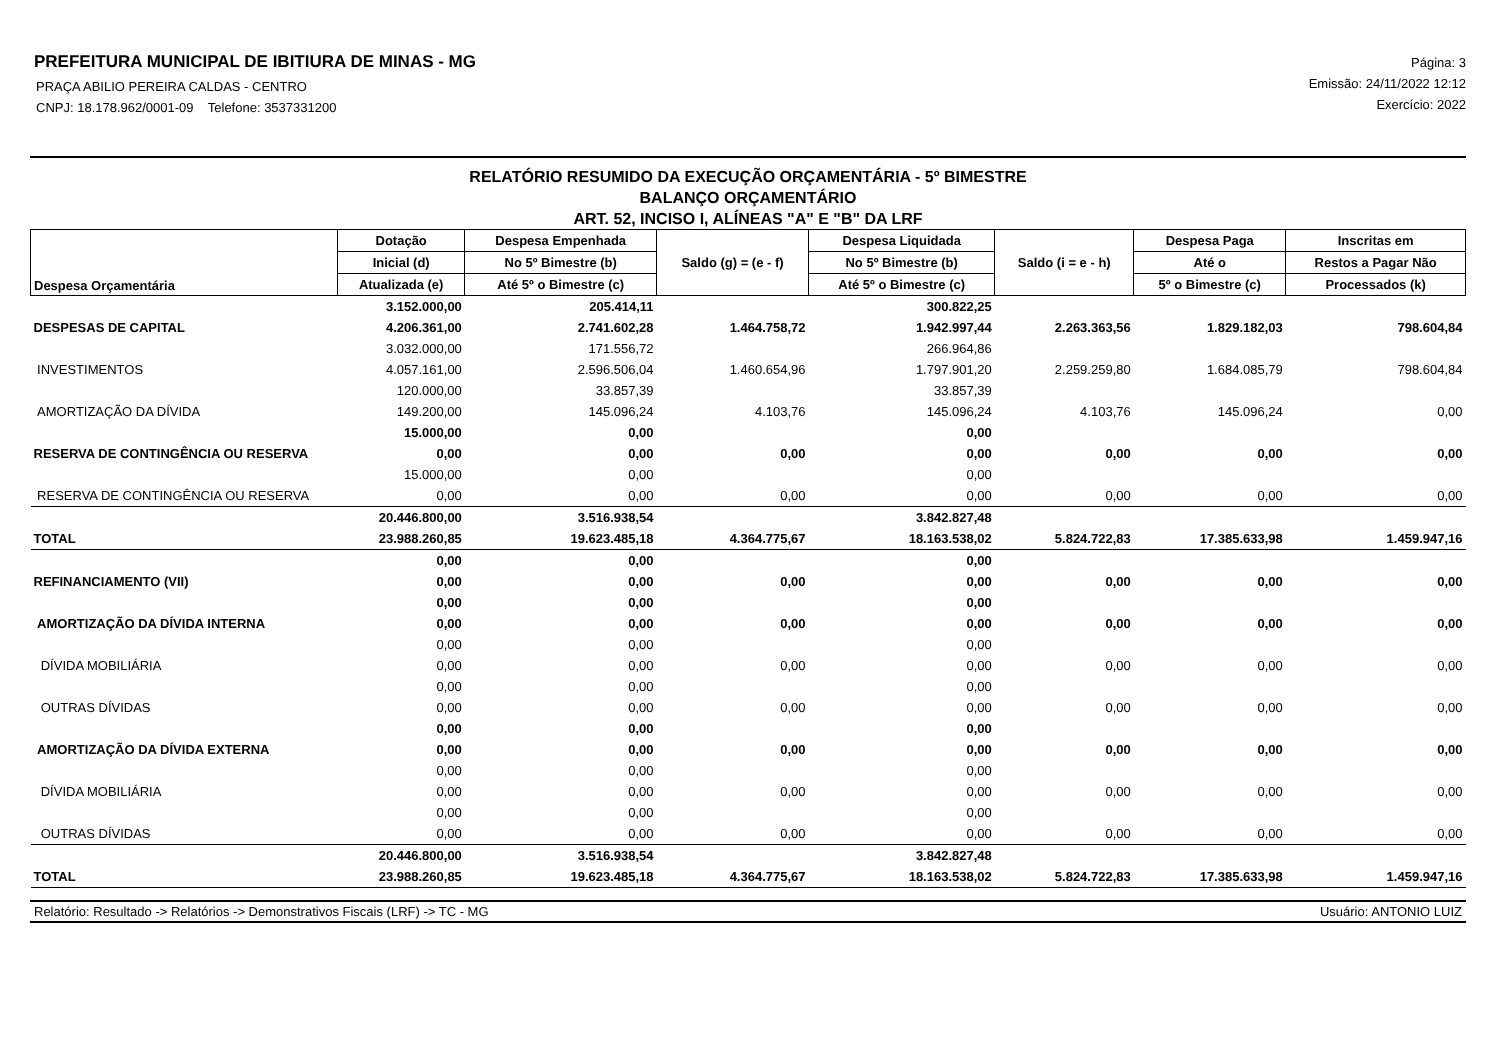PREFEITURA MUNICIPAL DE IBITIURA DE MINAS - MG
PRAÇA ABILIO PEREIRA CALDAS - CENTRO
CNPJ: 18.178.962/0001-09 Telefone: 3537331200
Página: 3
Emissão: 24/11/2022 12:12
Exercício: 2022
RELATÓRIO RESUMIDO DA EXECUÇÃO ORÇAMENTÁRIA - 5º BIMESTRE
BALANÇO ORÇAMENTÁRIO
ART. 52, INCISO I, ALÍNEAS "A" E "B" DA LRF
| Despesa Orçamentária | Dotação | Despesa Empenhada | Saldo (g) = (e - f) | Despesa Liquidada | Saldo (i = e - h) | Despesa Paga | Inscritas em |
| --- | --- | --- | --- | --- | --- | --- | --- |
| | Inicial (d) | No 5º Bimestre (b) | | No 5º Bimestre (b) | | Até o | Restos a Pagar Não |
| | Atualizada (e) | Até 5º o Bimestre (c) | | Até 5º o Bimestre (c) | | 5º o Bimestre (c) | Processados (k) |
| | 3.152.000,00 | 205.414,11 | | 300.822,25 | | | |
| DESPESAS DE CAPITAL | 4.206.361,00 | 2.741.602,28 | 1.464.758,72 | 1.942.997,44 | 2.263.363,56 | 1.829.182,03 | 798.604,84 |
| | 3.032.000,00 | 171.556,72 | | 266.964,86 | | | |
| INVESTIMENTOS | 4.057.161,00 | 2.596.506,04 | 1.460.654,96 | 1.797.901,20 | 2.259.259,80 | 1.684.085,79 | 798.604,84 |
| | 120.000,00 | 33.857,39 | | 33.857,39 | | | |
| AMORTIZAÇÃO DA DÍVIDA | 149.200,00 | 145.096,24 | 4.103,76 | 145.096,24 | 4.103,76 | 145.096,24 | 0,00 |
| | 15.000,00 | 0,00 | | 0,00 | | | |
| RESERVA DE CONTINGÊNCIA OU RESERVA | 0,00 | 0,00 | 0,00 | 0,00 | 0,00 | 0,00 | 0,00 |
| | 15.000,00 | 0,00 | | 0,00 | | | |
| RESERVA DE CONTINGÊNCIA OU RESERVA | 0,00 | 0,00 | 0,00 | 0,00 | 0,00 | 0,00 | 0,00 |
| | 20.446.800,00 | 3.516.938,54 | | 3.842.827,48 | | | |
| TOTAL | 23.988.260,85 | 19.623.485,18 | 4.364.775,67 | 18.163.538,02 | 5.824.722,83 | 17.385.633,98 | 1.459.947,16 |
| | 0,00 | 0,00 | | 0,00 | | | |
| REFINANCIAMENTO (VII) | 0,00 | 0,00 | 0,00 | 0,00 | 0,00 | 0,00 | 0,00 |
| | 0,00 | 0,00 | | 0,00 | | | |
| AMORTIZAÇÃO DA DÍVIDA INTERNA | 0,00 | 0,00 | 0,00 | 0,00 | 0,00 | 0,00 | 0,00 |
| | 0,00 | 0,00 | | 0,00 | | | |
| DÍVIDA MOBILIÁRIA | 0,00 | 0,00 | 0,00 | 0,00 | 0,00 | 0,00 | 0,00 |
| | 0,00 | 0,00 | | 0,00 | | | |
| OUTRAS DÍVIDAS | 0,00 | 0,00 | 0,00 | 0,00 | 0,00 | 0,00 | 0,00 |
| | 0,00 | 0,00 | | 0,00 | | | |
| AMORTIZAÇÃO DA DÍVIDA EXTERNA | 0,00 | 0,00 | 0,00 | 0,00 | 0,00 | 0,00 | 0,00 |
| | 0,00 | 0,00 | | 0,00 | | | |
| DÍVIDA MOBILIÁRIA | 0,00 | 0,00 | 0,00 | 0,00 | 0,00 | 0,00 | 0,00 |
| | 0,00 | 0,00 | | 0,00 | | | |
| OUTRAS DÍVIDAS | 0,00 | 0,00 | 0,00 | 0,00 | 0,00 | 0,00 | 0,00 |
| | 20.446.800,00 | 3.516.938,54 | | 3.842.827,48 | | | |
| TOTAL | 23.988.260,85 | 19.623.485,18 | 4.364.775,67 | 18.163.538,02 | 5.824.722,83 | 17.385.633,98 | 1.459.947,16 |
Relatório: Resultado -> Relatórios -> Demonstrativos Fiscais (LRF) -> TC - MG Usuário: ANTONIO LUIZ